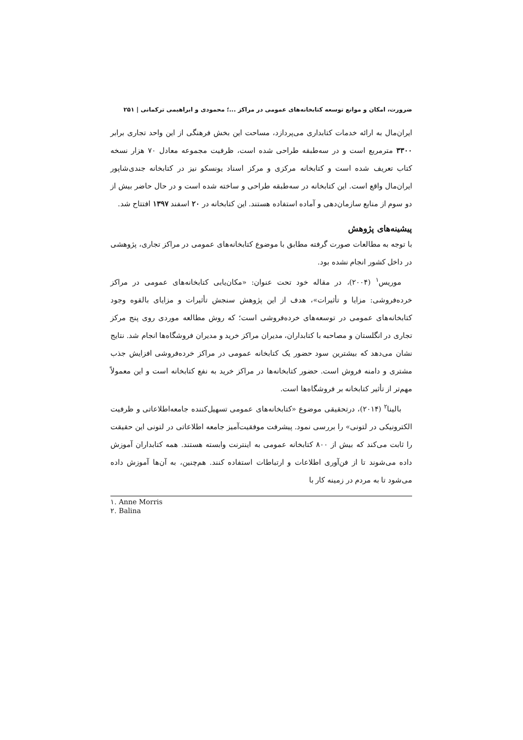ضرورت، امکان و موانع توسعه کتابخانه‌های عمومی در مراکز ...؛ محمودی و ابراهیمی ترکمانی | ۲۵۱
ایران‌مال به ارائه خدمات کتابداری می‌پردازد، مساحت این بخش فرهنگی از این واحد تجاری برابر ۳۳۰۰ مترمربع است و در سه‌طبقه طراحی شده است، ظرفیت مجموعه معادل ۷۰ هزار نسخه کتاب تعریف شده است و کتابخانه مرکزی و مرکز اسناد یونسکو نیز در کتابخانه جندی‌شاپور ایران‌مال واقع است. این کتابخانه در سه‌طبقه طراحی و ساخته شده است و در حال حاضر بیش از دو سوم از منابع سازمان‌دهی و آماده استفاده هستند. این کتابخانه در ۲۰ اسفند ۱۳۹۷ افتتاح شد.
پیشینه‌های پژوهش
با توجه به مطالعات صورت گرفته مطابق با موضوع کتابخانه‌های عمومی در مراکز تجاری، پژوهشی در داخل کشور انجام نشده بود.
موریس<sup>۱</sup> (۲۰۰۴)، در مقاله خود تحت عنوان: «مکان‌یابی کتابخانه‌های عمومی در مراکز خرده‌فروشی: مزایا و تأثیرات»، هدف از این پژوهش سنجش تأثیرات و مزایای بالقوه وجود کتابخانه‌های عمومی در توسعه‌های خرده‌فروشی است؛ که روش مطالعه موردی روی پنج مرکز تجاری در انگلستان و مصاحبه با کتابداران، مدیران مراکز خرید و مدیران فروشگاه‌ها انجام شد. نتایج نشان می‌دهد که بیشترین سود حضور یک کتابخانه عمومی در مراکز خرده‌فروشی افزایش جذب مشتری و دامنه فروش است. حضور کتابخانه‌ها در مراکز خرید به نفع کتابخانه است و این معمولاً مهم‌تر از تأثیر کتابخانه بر فروشگاه‌ها است.
بالینا<sup>۲</sup> (۲۰۱۴)، درتحقیقی موضوع «کتابخانه‌های عمومی تسهیل‌کننده جامعه‌اطلاعاتی و ظرفیت الکترونیکی در لتونی» را بررسی نمود. پیشرفت موفقیت‌آمیز جامعه اطلاعاتی در لتونی این حقیقت را ثابت می‌کند که بیش از ۸۰۰ کتابخانه عمومی به اینترنت وابسته هستند. همه کتابداران آموزش داده می‌شوند تا از فن‌آوری اطلاعات و ارتباطات استفاده کنند. هم‌چنین، به آن‌ها آموزش داده می‌شود تا به مردم در زمینه کار با
۱. Anne Morris
۲. Balina